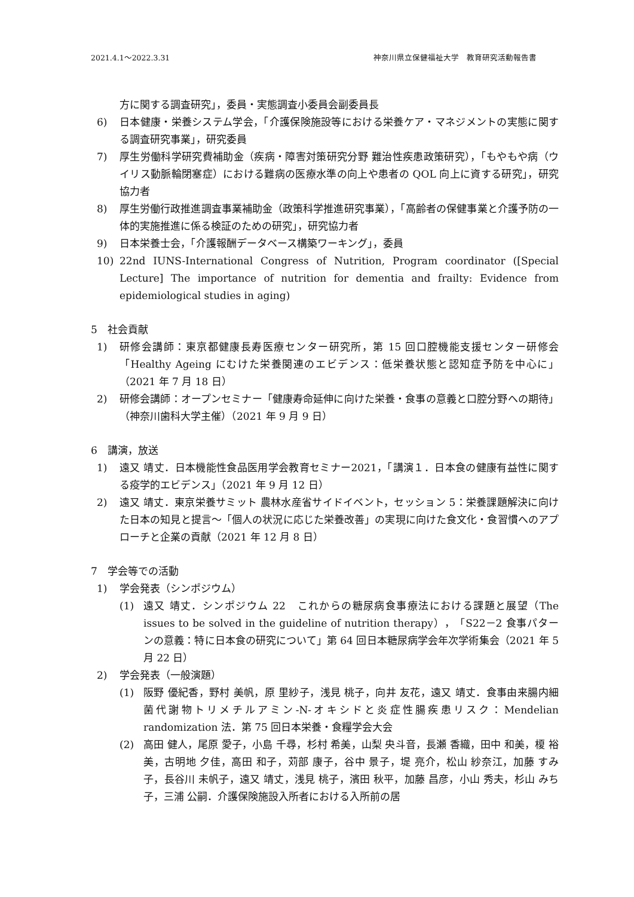2021.4.1～2022.3.31 神奈川県立保健福祉大学　教育研究活動報告書
方に関する調査研究」，委員・実態調査小委員会副委員長
6) 日本健康・栄養システム学会，「介護保険施設等における栄養ケア・マネジメントの実態に関する調査研究事業」，研究委員
7) 厚生労働科学研究費補助金（疾病・障害対策研究分野 難治性疾患政策研究），「もやもや病（ウイリス動脈輪閉塞症）における難病の医療水準の向上や患者の QOL 向上に資する研究」，研究協力者
8) 厚生労働行政推進調査事業補助金（政策科学推進研究事業），「高齢者の保健事業と介護予防の一体的実施推進に係る検証のための研究」，研究協力者
9) 日本栄養士会，「介護報酬データベース構築ワーキング」，委員
10) 22nd IUNS-International Congress of Nutrition, Program coordinator ([Special Lecture] The importance of nutrition for dementia and frailty: Evidence from epidemiological studies in aging)
5　社会貢献
1) 研修会講師：東京都健康長寿医療センター研究所，第 15 回口腔機能支援センター研修会「Healthy Ageing にむけた栄養関連のエビデンス：低栄養状態と認知症予防を中心に」（2021 年 7 月 18 日）
2) 研修会講師：オープンセミナー「健康寿命延伸に向けた栄養・食事の意義と口腔分野への期待」（神奈川歯科大学主催）（2021 年 9 月 9 日）
6　講演，放送
1) 遠又 靖丈．日本機能性食品医用学会教育セミナー2021，「講演１．日本食の健康有益性に関する疫学的エビデンス」（2021 年 9 月 12 日）
2) 遠又 靖丈．東京栄養サミット 農林水産省サイドイベント，セッション 5：栄養課題解決に向けた日本の知見と提言～「個人の状況に応じた栄養改善」の実現に向けた食文化・食習慣へのアプローチと企業の貢献（2021 年 12 月 8 日）
7　学会等での活動
1) 学会発表（シンポジウム）
(1) 遠又 靖丈．シンポジウム 22　これからの糖尿病食事療法における課題と展望（The issues to be solved in the guideline of nutrition therapy），「S22－2 食事パターンの意義：特に日本食の研究について」第 64 回日本糖尿病学会年次学術集会（2021 年 5 月 22 日）
2) 学会発表（一般演題）
(1) 阪野 優紀香，野村 美帆，原 里紗子，浅見 桃子，向井 友花，遠又 靖丈．食事由来腸内細菌代謝物トリメチルアミン-N-オキシドと炎症性腸疾患リスク：Mendelian randomization 法．第 75 回日本栄養・食糧学会大会
(2) 高田 健人，尾原 愛子，小島 千尋，杉村 希美，山梨 央斗音，長瀬 香織，田中 和美，榎 裕美，古明地 夕佳，高田 和子，苅部 康子，谷中 景子，堤 亮介，松山 紗奈江，加藤 すみ子，長谷川 未帆子，遠又 靖丈，浅見 桃子，濱田 秋平，加藤 昌彦，小山 秀夫，杉山 みち子，三浦 公嗣．介護保険施設入所者における入所前の居